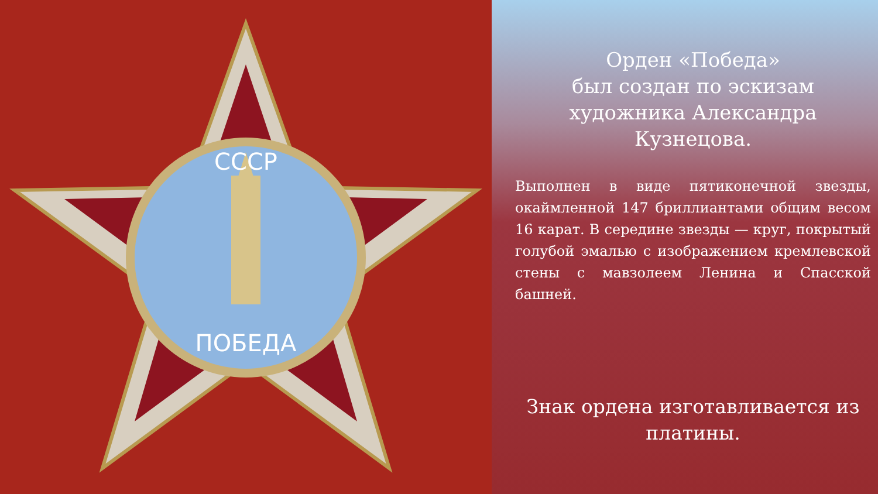СССР
ПОБЕДА
Орден «Победа»
был создан по эскизам художника Александра Кузнецова.
Выполнен в виде пятиконечной звезды, окаймленной 147 бриллиантами общим весом 16 карат. В середине звезды — круг, покрытый голубой эмалью с изображением кремлевской стены с мавзолеем Ленина и Спасской башней.
Знак ордена изготавливается из платины.